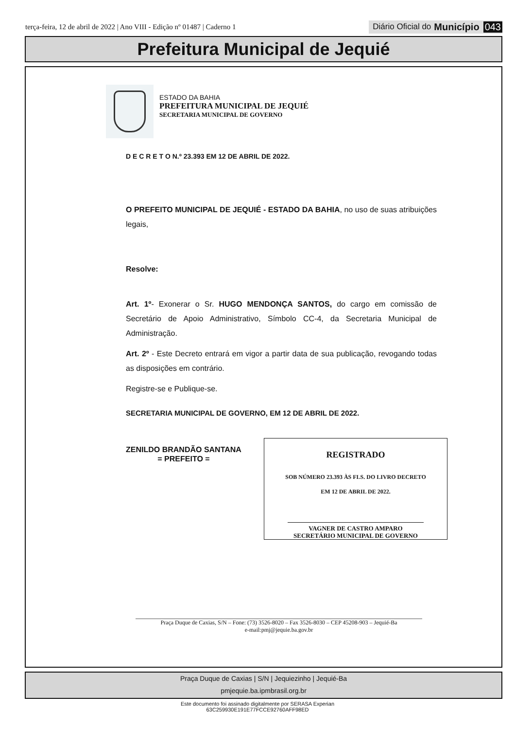terça-feira, 12 de abril de 2022 | Ano VIII - Edição nº 01487 | Caderno 1
Diário Oficial do Município 043
Prefeitura Municipal de Jequié
ESTADO DA BAHIA
PREFEITURA MUNICIPAL DE JEQUIÉ
SECRETARIA MUNICIPAL DE GOVERNO
D E C R E T O N.º 23.393 EM 12 DE ABRIL DE 2022.
O PREFEITO MUNICIPAL DE JEQUIÉ - ESTADO DA BAHIA, no uso de suas atribuições legais,
Resolve:
Art. 1º- Exonerar o Sr. HUGO MENDONÇA SANTOS, do cargo em comissão de Secretário de Apoio Administrativo, Símbolo CC-4, da Secretaria Municipal de Administração.
Art. 2º - Este Decreto entrará em vigor a partir data de sua publicação, revogando todas as disposições em contrário.
Registre-se e Publique-se.
SECRETARIA MUNICIPAL DE GOVERNO, EM 12 DE ABRIL DE 2022.
ZENILDO BRANDÃO SANTANA
= PREFEITO =
REGISTRADO
SOB NÚMERO 23.393 ÀS FLS. DO LIVRO DECRETO
EM 12 DE ABRIL DE 2022.
VAGNER DE CASTRO AMPARO
SECRETÁRIO MUNICIPAL DE GOVERNO
Praça Duque de Caxias, S/N – Fone: (73) 3526-8020 – Fax 3526-8030 – CEP 45208-903 – Jequié-Ba
e-mail:pmj@jequie.ba.gov.br
Praça Duque de Caxias | S/N | Jequiezinho | Jequié-Ba
pmjequie.ba.ipmbrasil.org.br
Este documento foi assinado digitalmente por SERASA Experian
63C259930E191E77FCCE92760AFF98ED